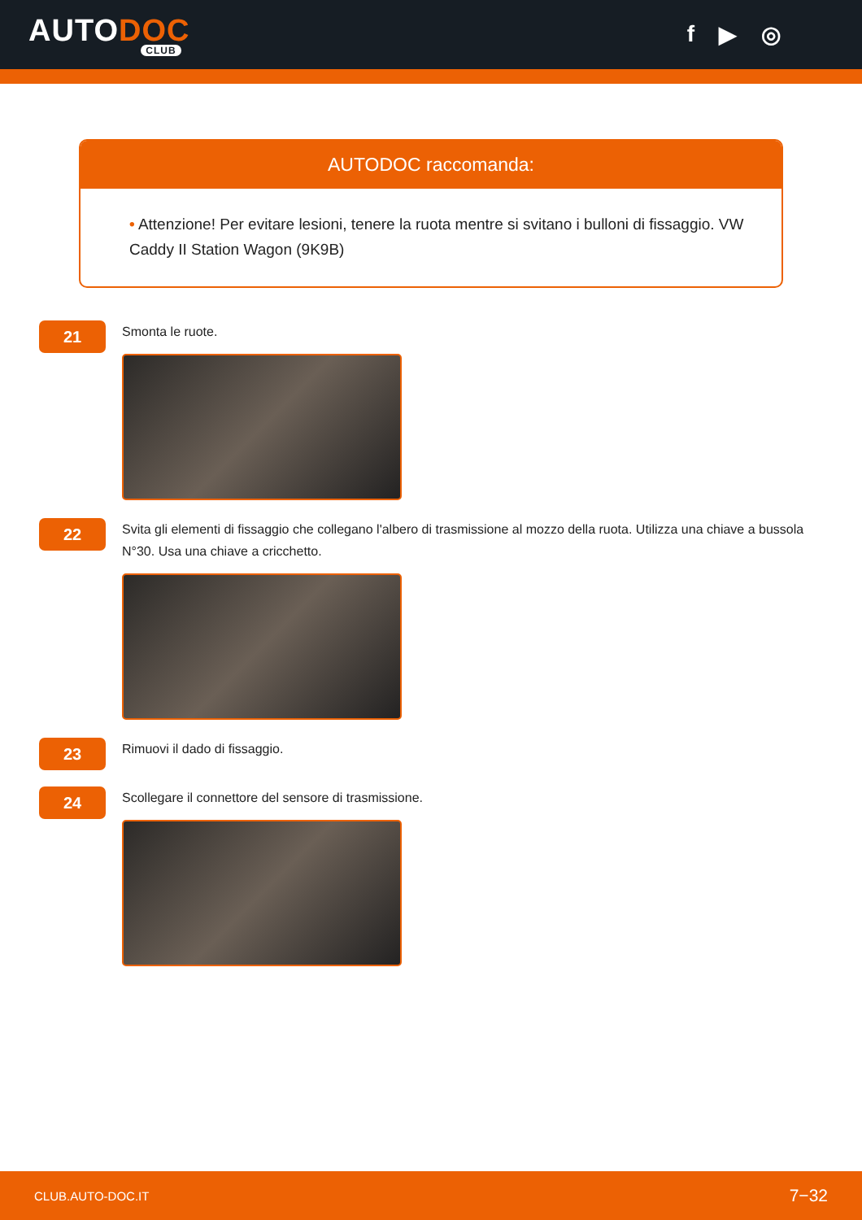AUTODOC
CLUB
f ▶ ◎
AUTODOC raccomanda:
• Attenzione! Per evitare lesioni, tenere la ruota mentre si svitano i bulloni di fissaggio. VW Caddy II Station Wagon (9K9B)
21
Smonta le ruote.
22
Svita gli elementi di fissaggio che collegano l'albero di trasmissione al mozzo della ruota. Utilizza una chiave a bussola N°30. Usa una chiave a cricchetto.
23
Rimuovi il dado di fissaggio.
24
Scollegare il connettore del sensore di trasmissione.
CLUB.AUTO-DOC.IT 7−32